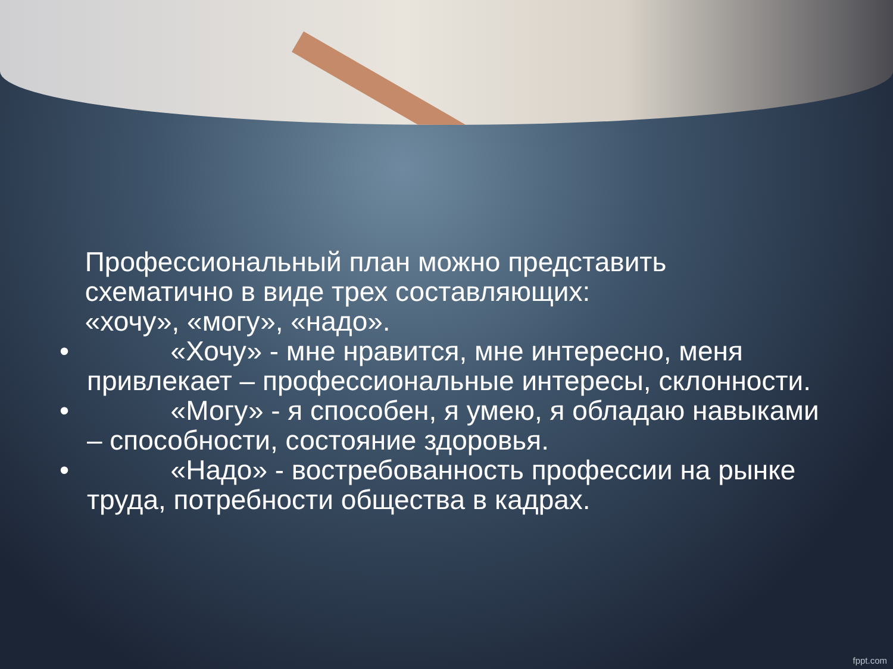Профессиональный план можно представить
схематично в виде трех составляющих:
«хочу», «могу», «надо».
• «Хочу» - мне нравится, мне интересно, меня привлекает – профессиональные интересы, склонности.
• «Могу» - я способен, я умею, я обладаю навыками – способности, состояние здоровья.
• «Надо» - востребованность профессии на рынке труда, потребности общества в кадрах.
fppt.com